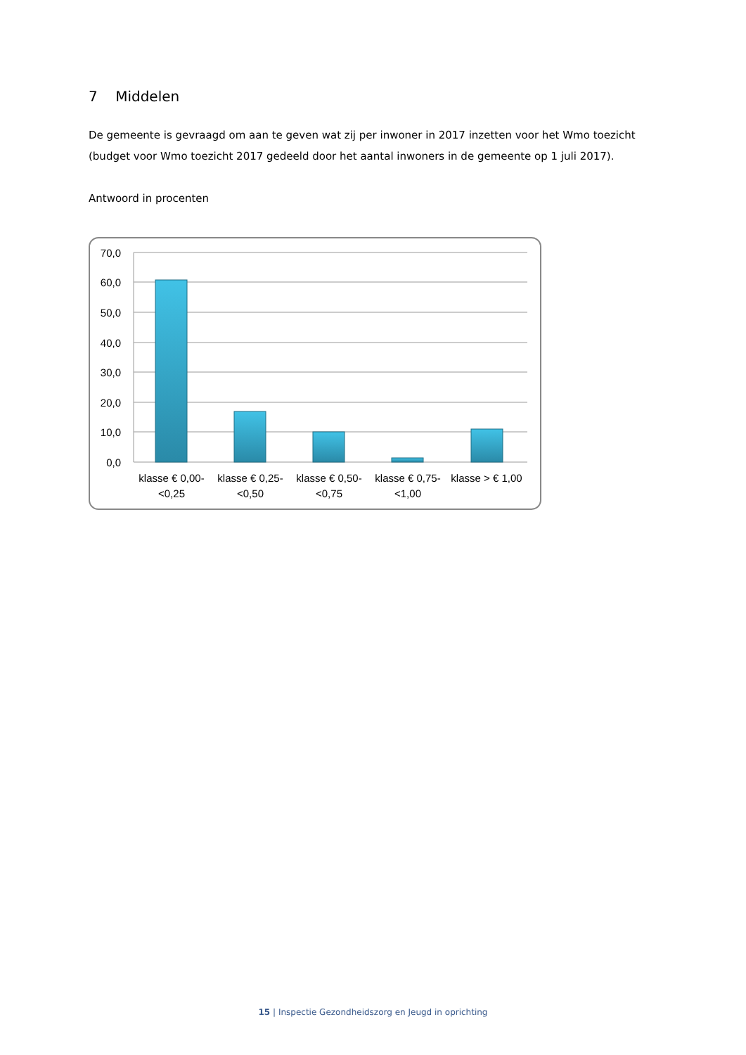7 Middelen
De gemeente is gevraagd om aan te geven wat zij per inwoner in 2017 inzetten voor het Wmo toezicht (budget voor Wmo toezicht 2017 gedeeld door het aantal inwoners in de gemeente op 1 juli 2017).
Antwoord in procenten
70,0
60,0
50,0
40,0
30,0
20,0
10,0
0,0
klasse € 0,00-
<0,25
klasse € 0,25-
<0,50
klasse € 0,50-
<0,75
klasse € 0,75-
<1,00
klasse > € 1,00
15 | Inspectie Gezondheidszorg en Jeugd in oprichting